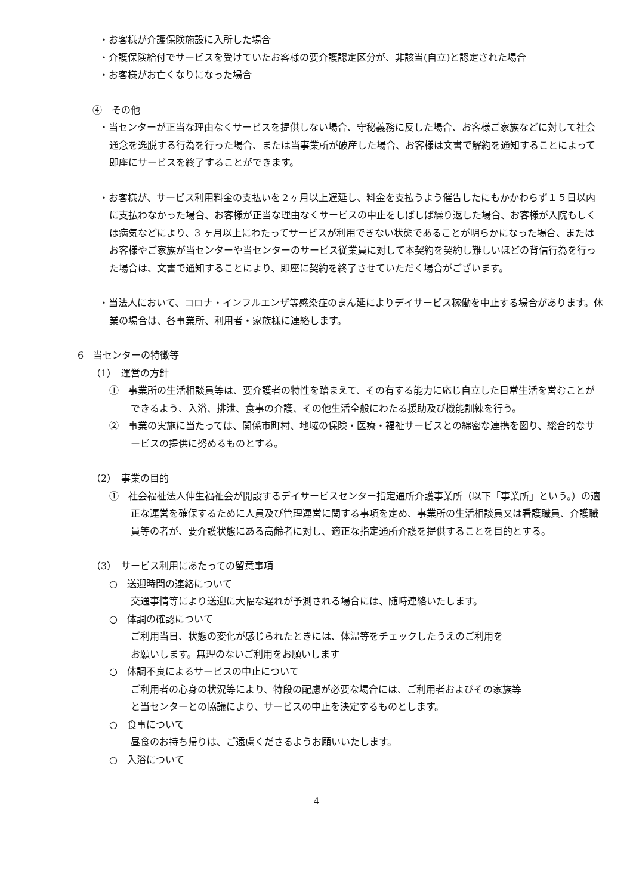・お客様が介護保険施設に入所した場合
・介護保険給付でサービスを受けていたお客様の要介護認定区分が、非該当(自立)と認定された場合
・お客様がお亡くなりになった場合
④　その他
・当センターが正当な理由なくサービスを提供しない場合、守秘義務に反した場合、お客様ご家族などに対して社会通念を逸脱する行為を行った場合、または当事業所が破産した場合、お客様は文書で解約を通知することによって即座にサービスを終了することができます。
・お客様が、サービス利用料金の支払いを２ヶ月以上遅延し、料金を支払うよう催告したにもかかわらず１５日以内に支払わなかった場合、お客様が正当な理由なくサービスの中止をしばしば繰り返した場合、お客様が入院もしくは病気などにより、3 ヶ月以上にわたってサービスが利用できない状態であることが明らかになった場合、またはお客様やご家族が当センターや当センターのサービス従業員に対して本契約を契約し難しいほどの背信行為を行った場合は、文書で通知することにより、即座に契約を終了させていただく場合がございます。
・当法人において、コロナ・インフルエンザ等感染症のまん延によりデイサービス稼働を中止する場合があります。休業の場合は、各事業所、利用者・家族様に連絡します。
6　当センターの特徴等
（1）　運営の方針
①　事業所の生活相談員等は、要介護者の特性を踏まえて、その有する能力に応じ自立した日常生活を営むことができるよう、入浴、排泄、食事の介護、その他生活全般にわたる援助及び機能訓練を行う。
②　事業の実施に当たっては、関係市町村、地域の保険・医療・福祉サービスとの綿密な連携を図り、総合的なサービスの提供に努めるものとする。
（2）　事業の目的
①　社会福祉法人伸生福祉会が開設するデイサービスセンター指定通所介護事業所（以下「事業所」という。）の適正な運営を確保するために人員及び管理運営に関する事項を定め、事業所の生活相談員又は看護職員、介護職員等の者が、要介護状態にある高齢者に対し、適正な指定通所介護を提供することを目的とする。
（3）　サービス利用にあたっての留意事項
○　送迎時間の連絡について
交通事情等により送迎に大幅な遅れが予測される場合には、随時連絡いたします。
○　体調の確認について
ご利用当日、状態の変化が感じられたときには、体温等をチェックしたうえのご利用を
お願いします。無理のないご利用をお願いします
○　体調不良によるサービスの中止について
ご利用者の心身の状況等により、特段の配慮が必要な場合には、ご利用者およびその家族等
と当センターとの協議により、サービスの中止を決定するものとします。
○　食事について
昼食のお持ち帰りは、ご遠慮くださるようお願いいたします。
○　入浴について
4